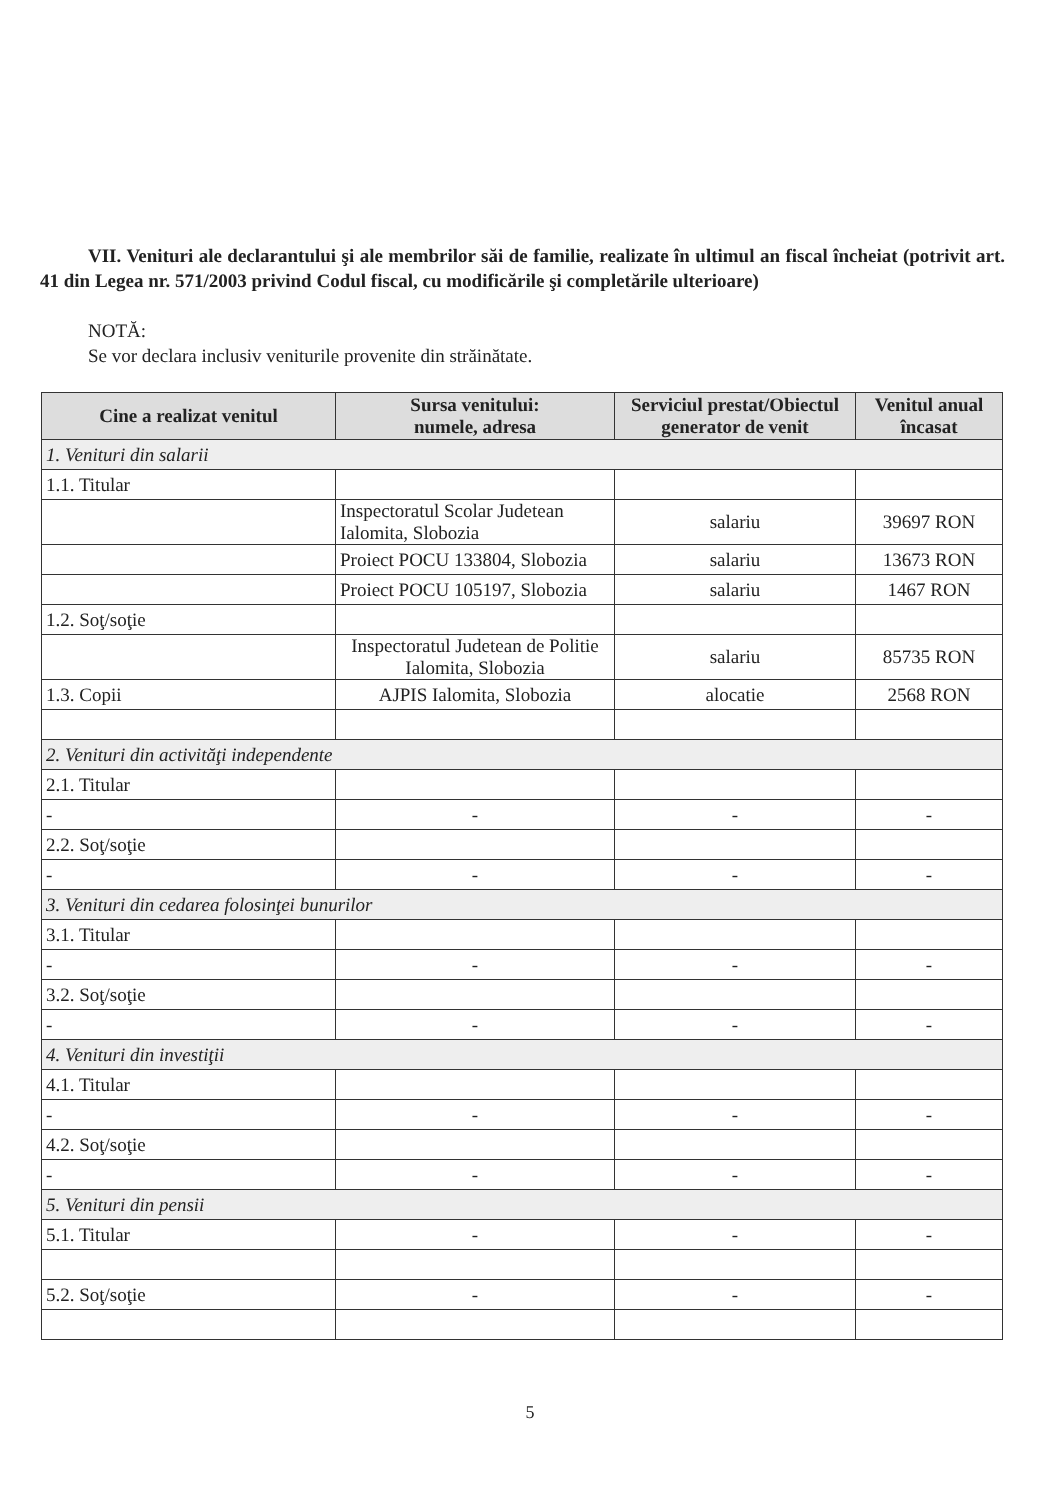VII. Venituri ale declarantului şi ale membrilor săi de familie, realizate în ultimul an fiscal încheiat (potrivit art. 41 din Legea nr. 571/2003 privind Codul fiscal, cu modificările şi completările ulterioare)
NOTĂ:
Se vor declara inclusiv veniturile provenite din străinătate.
| Cine a realizat venitul | Sursa venitului: numele, adresa | Serviciul prestat/Obiectul generator de venit | Venitul anual încasat |
| --- | --- | --- | --- |
| 1. Venituri din salarii | | | |
| 1.1. Titular | | | |
| | Inspectoratul Scolar Judetean Ialomita, Slobozia | salariu | 39697 RON |
| | Proiect POCU 133804, Slobozia | salariu | 13673 RON |
| | Proiect POCU 105197, Slobozia | salariu | 1467 RON |
| 1.2. Soţ/soţie | | | |
| | Inspectoratul Judetean de Politie Ialomita, Slobozia | salariu | 85735 RON |
| 1.3. Copii | AJPIS Ialomita, Slobozia | alocatie | 2568 RON |
| 2. Venituri din activităţi independente | | | |
| 2.1. Titular | | | |
| - | - | - | - |
| 2.2. Soţ/soţie | | | |
| - | - | - | - |
| 3. Venituri din cedarea folosinţei bunurilor | | | |
| 3.1. Titular | | | |
| - | - | - | - |
| 3.2. Soţ/soţie | | | |
| - | - | - | - |
| 4. Venituri din investiţii | | | |
| 4.1. Titular | | | |
| - | - | - | - |
| 4.2. Soţ/soţie | | | |
| - | - | - | - |
| 5. Venituri din pensii | | | |
| 5.1. Titular | - | - | - |
| 5.2. Soţ/soţie | - | - | - |
5